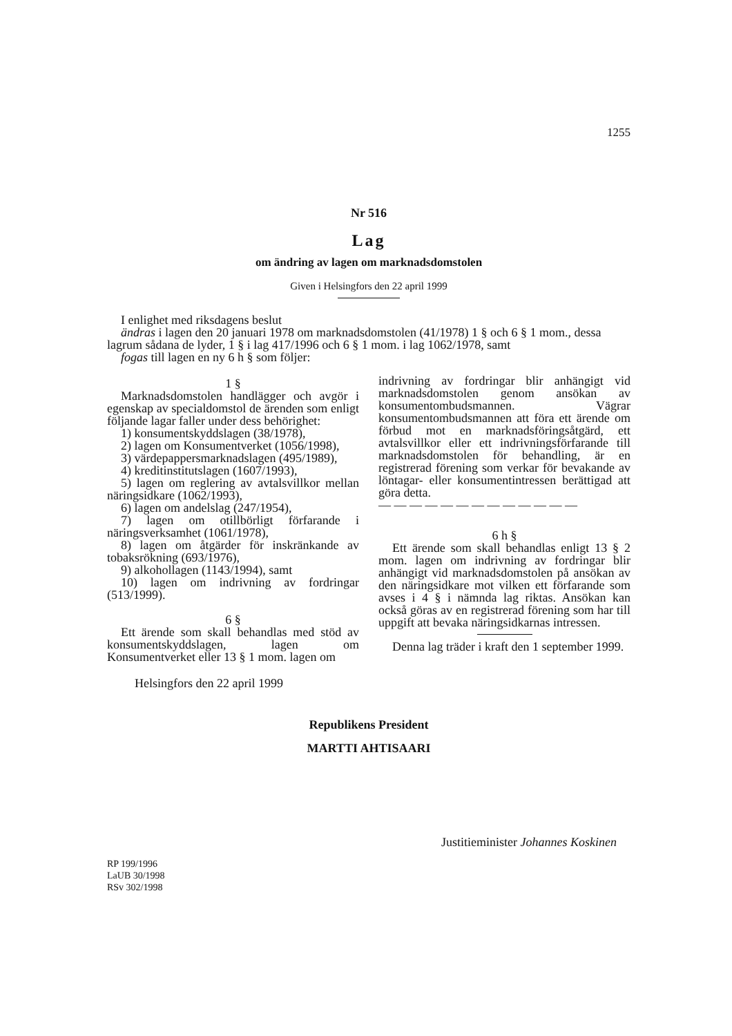1255
Nr 516
Lag
om ändring av lagen om marknadsdomstolen
Given i Helsingfors den 22 april 1999
I enlighet med riksdagens beslut
ändras i lagen den 20 januari 1978 om marknadsdomstolen (41/1978) 1 § och 6 § 1 mom., dessa lagrum sådana de lyder, 1 § i lag 417/1996 och 6 § 1 mom. i lag 1062/1978, samt
fogas till lagen en ny 6 h § som följer:
1 §
Marknadsdomstolen handlägger och avgör i egenskap av specialdomstol de ärenden som enligt följande lagar faller under dess behörighet:
1) konsumentskyddslagen (38/1978),
2) lagen om Konsumentverket (1056/1998),
3) värdepappersmarknadslagen (495/1989),
4) kreditinstitutslagen (1607/1993),
5) lagen om reglering av avtalsvillkor mellan näringsidkare (1062/1993),
6) lagen om andelslag (247/1954),
7) lagen om otillbörligt förfarande i näringsverksamhet (1061/1978),
8) lagen om åtgärder för inskränkande av tobaksrökning (693/1976),
9) alkohollagen (1143/1994), samt
10) lagen om indrivning av fordringar (513/1999).
6 §
Ett ärende som skall behandlas med stöd av konsumentskyddslagen, lagen om Konsumentverket eller 13 § 1 mom. lagen om
indrivning av fordringar blir anhängigt vid marknadsdomstolen genom ansökan av konsumentombudsmannen. Vägrar konsumentombudsmannen att föra ett ärende om förbud mot en marknadsföringsåtgärd, ett avtalsvillkor eller ett indrivningsförfarande till marknadsdomstolen för behandling, är en registrerad förening som verkar för bevakande av löntagar- eller konsumentintressen berättigad att göra detta.
— — — — — — — — — — — — —
6 h §
Ett ärende som skall behandlas enligt 13 § 2 mom. lagen om indrivning av fordringar blir anhängigt vid marknadsdomstolen på ansökan av den näringsidkare mot vilken ett förfarande som avses i 4 § i nämnda lag riktas. Ansökan kan också göras av en registrerad förening som har till uppgift att bevaka näringsidkarnas intressen.
Denna lag träder i kraft den 1 september 1999.
Helsingfors den 22 april 1999
Republikens President
MARTTI AHTISAARI
Justitieminister Johannes Koskinen
RP 199/1996
LaUB 30/1998
RSv 302/1998